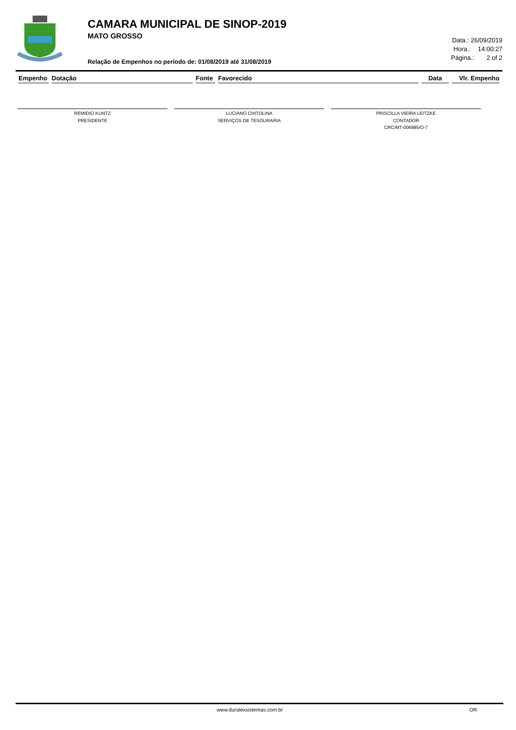CAMARA MUNICIPAL DE SINOP-2019
MATO GROSSO
Relação de Empenhos no período de: 01/08/2019 até 31/08/2019
Data.: 26/09/2019
Hora.: 14:00:27
Página.: 2 of 2
| Empenho | Dotação | Fonte | Favorecido | Data | Vlr. Empenho |
| --- | --- | --- | --- | --- | --- |
REMIDIO KUNTZ
PRESIDENTE
LUCIANO CHITOLINA
SERVIÇOS DE TESOURARIA
PRISCILLA VIEIRA LEITZKE
CONTADOR
CRC/MT-006985/O-7
www.duralexsistemas.com.br OR